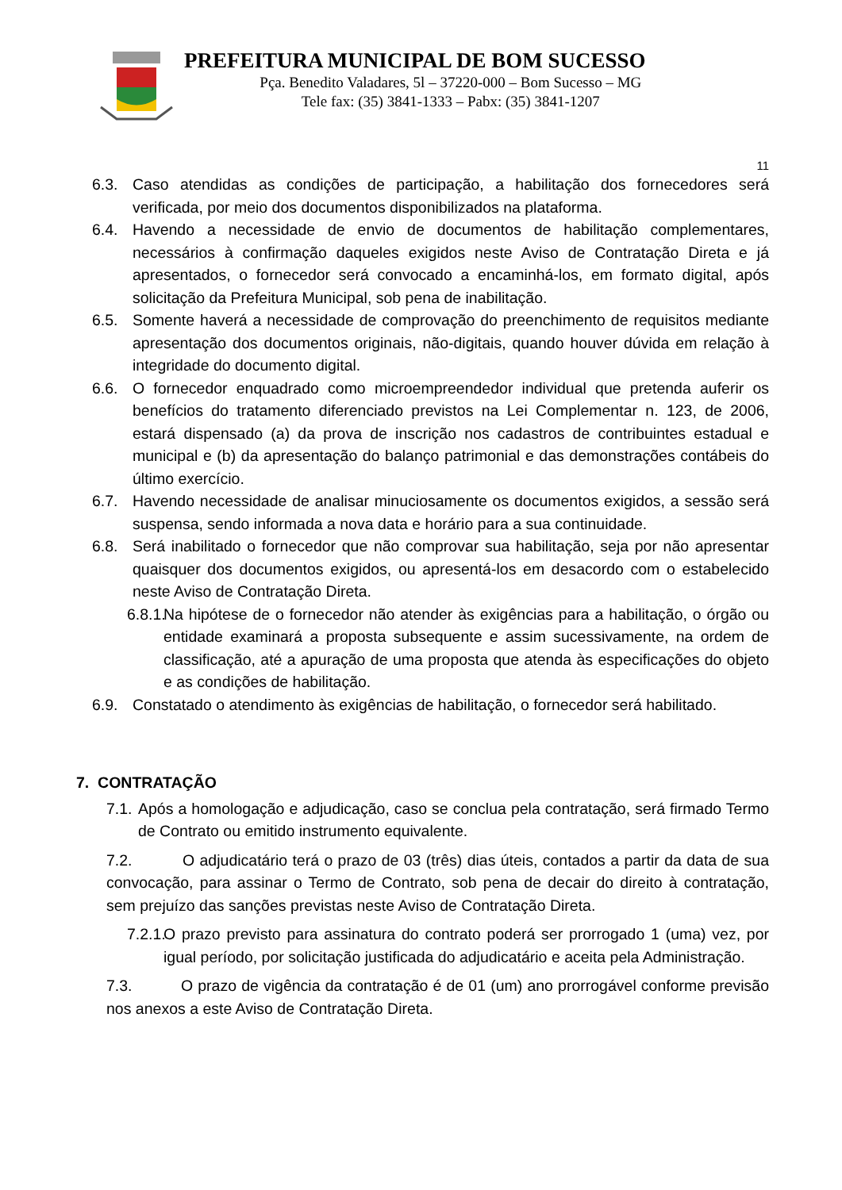PREFEITURA MUNICIPAL DE BOM SUCESSO
Pça. Benedito Valadares, 5l – 37220-000 – Bom Sucesso – MG
Tele fax: (35) 3841-1333 – Pabx: (35) 3841-1207
11
6.3. Caso atendidas as condições de participação, a habilitação dos fornecedores será verificada, por meio dos documentos disponibilizados na plataforma.
6.4. Havendo a necessidade de envio de documentos de habilitação complementares, necessários à confirmação daqueles exigidos neste Aviso de Contratação Direta e já apresentados, o fornecedor será convocado a encaminhá-los, em formato digital, após solicitação da Prefeitura Municipal, sob pena de inabilitação.
6.5. Somente haverá a necessidade de comprovação do preenchimento de requisitos mediante apresentação dos documentos originais, não-digitais, quando houver dúvida em relação à integridade do documento digital.
6.6. O fornecedor enquadrado como microempreendedor individual que pretenda auferir os benefícios do tratamento diferenciado previstos na Lei Complementar n. 123, de 2006, estará dispensado (a) da prova de inscrição nos cadastros de contribuintes estadual e municipal e (b) da apresentação do balanço patrimonial e das demonstrações contábeis do último exercício.
6.7. Havendo necessidade de analisar minuciosamente os documentos exigidos, a sessão será suspensa, sendo informada a nova data e horário para a sua continuidade.
6.8. Será inabilitado o fornecedor que não comprovar sua habilitação, seja por não apresentar quaisquer dos documentos exigidos, ou apresentá-los em desacordo com o estabelecido neste Aviso de Contratação Direta.
6.8.1.
Na hipótese de o fornecedor não atender às exigências para a habilitação, o órgão ou entidade examinará a proposta subsequente e assim sucessivamente, na ordem de classificação, até a apuração de uma proposta que atenda às especificações do objeto e as condições de habilitação.
6.9. Constatado o atendimento às exigências de habilitação, o fornecedor será habilitado.
7. CONTRATAÇÃO
7.1.
Após a homologação e adjudicação, caso se conclua pela contratação, será firmado Termo de Contrato ou emitido instrumento equivalente.
7.2. O adjudicatário terá o prazo de 03 (três) dias úteis, contados a partir da data de sua convocação, para assinar o Termo de Contrato, sob pena de decair do direito à contratação, sem prejuízo das sanções previstas neste Aviso de Contratação Direta.
7.2.1.
O prazo previsto para assinatura do contrato poderá ser prorrogado 1 (uma) vez, por igual período, por solicitação justificada do adjudicatário e aceita pela Administração.
7.3. O prazo de vigência da contratação é de 01 (um) ano prorrogável conforme previsão nos anexos a este Aviso de Contratação Direta.